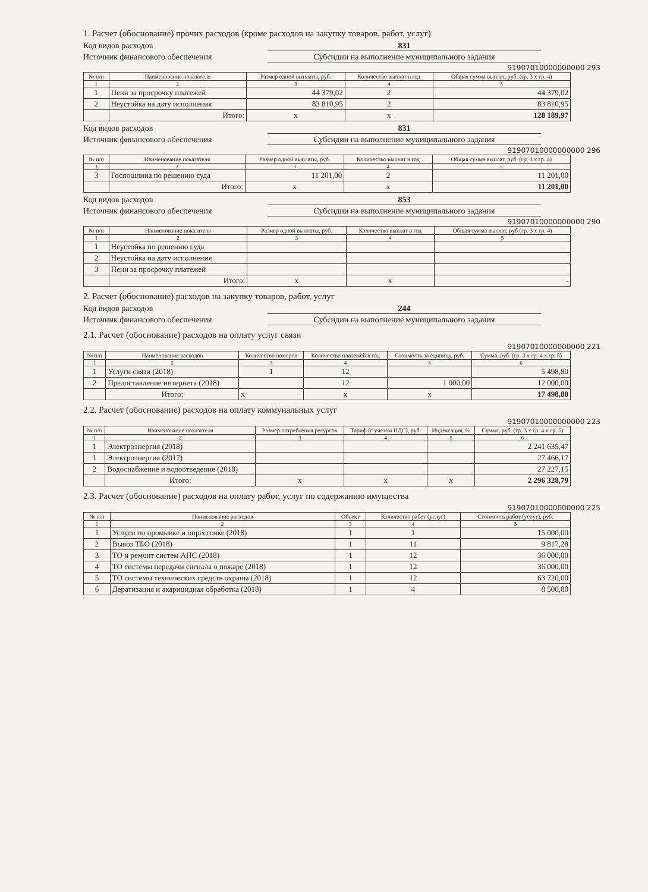1. Расчет (обоснование) прочих расходов (кроме расходов на закупку товаров, работ, услуг)
Код видов расходов
831
Источник финансового обеспечения
Субсидии на выполнение муниципального задания
91907010000000000 293
| № п/п | Наименование показателя | Размер одной выплаты, руб. | Количество выплат в год | Общая сумма выплат, руб. (гр. 3 х гр. 4) |
| --- | --- | --- | --- | --- |
| 1 | 2 | 3 | 4 | 5 |
| 1 | Пени за просрочку платежей | 44 379,02 | 2 | 44 379,02 |
| 2 | Неустойка на дату исполнения | 83 810,95 | 2 | 83 810,95 |
| | Итого: | х | х | 128 189,97 |
Код видов расходов
831
Источник финансового обеспечения
Субсидии на выполнение муниципального задания
91907010000000000 296
| № п/п | Наименование показателя | Размер одной выплаты, руб. | Количество выплат в год | Общая сумма выплат, руб. (гр. 3 х гр. 4) |
| --- | --- | --- | --- | --- |
| 1 | 2 | 3 | 4 | 5 |
| 3 | Госпошлина по решению суда | 11 201,00 | 2 | 11 201,00 |
| | Итого: | х | х | 11 201,00 |
Код видов расходов
853
Источник финансового обеспечения
Субсидии на выполнение муниципального задания
91907010000000000 290
| № п/п | Наименование показателя | Размер одной выплаты, руб. | Количество выплат в год | Общая сумма выплат, руб (гр. 3 х гр. 4) |
| --- | --- | --- | --- | --- |
| 1 | 2 | 3 | 4 | 5 |
| 1 | Неустойка по решению суда | | | |
| 2 | Неустойка на дату исполнения | | | |
| 3 | Пени за просрочку платежей | | | |
| | Итого: | х | х | - |
2. Расчет (обоснование) расходов на закупку товаров, работ, услуг
Код видов расходов
244
Источник финансового обеспечения
Субсидии на выполнение муниципального задания
2.1. Расчет (обоснование) расходов на оплату услуг связи
91907010000000000 221
| № п/п | Наименование расходов | Количество номеров | Количество платежей в год | Стоимость за единицу, руб. | Сумма, руб. (гр. 3 х гр. 4 х гр. 5) |
| --- | --- | --- | --- | --- | --- |
| 1 | 2 | 3 | 4 | 5 | 6 |
| 1 | Услуги связи (2018) | 1 | 12 | | 5 498,80 |
| 2 | Предоставление интернета (2018) | | 12 | 1 000,00 | 12 000,00 |
| | Итого: | х | х | х | 17 498,80 |
2.2. Расчет (обоснование) расходов на оплату коммунальных услуг
91907010000000000 223
| № п/п | Наименование показателя | Размер потребления ресурсов | Тариф (с учетом НДС), руб. | Индексация, % | Сумма, руб. (гр. 3 х гр. 4 х гр. 5) |
| --- | --- | --- | --- | --- | --- |
| 1 | 2 | 3 | 4 | 5 | 6 |
| 1 | Электроэнергия (2018) | | | | 2 241 635,47 |
| 1 | Электроэнергия (2017) | | | | 27 466,17 |
| 2 | Водоснабжение и водоотведение (2018) | | | | 27 227,15 |
| | Итого: | х | х | х | 2 296 328,79 |
2.3. Расчет (обоснование) расходов на оплату работ, услуг по содержанию имущества
91907010000000000 225
| № п/п | Наименование расходов | Объект | Количество работ (услуг) | Стоимость работ (услуг), руб. |
| --- | --- | --- | --- | --- |
| 1 | 2 | 3 | 4 | 5 |
| 1 | Услуги по промывке и опрессовке (2018) | 1 | 1 | 15 000,00 |
| 2 | Вывоз ТБО (2018) | 1 | 11 | 9 817,28 |
| 3 | ТО и ремонт систем АПС (2018) | 1 | 12 | 36 000,00 |
| 4 | ТО системы передачи сигнала о пожаре (2018) | 1 | 12 | 36 000,00 |
| 5 | ТО системы технических средств охраны (2018) | 1 | 12 | 63 720,00 |
| 6 | Дератизация и акарицидная обработка (2018) | 1 | 4 | 8 500,00 |